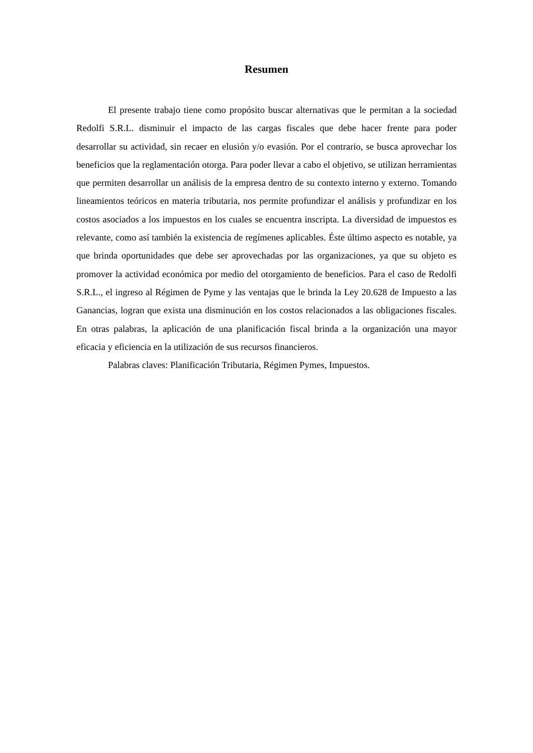Resumen
El presente trabajo tiene como propósito buscar alternativas que le permitan a la sociedad Redolfi S.R.L. disminuir el impacto de las cargas fiscales que debe hacer frente para poder desarrollar su actividad, sin recaer en elusión y/o evasión. Por el contrario, se busca aprovechar los beneficios que la reglamentación otorga. Para poder llevar a cabo el objetivo, se utilizan herramientas que permiten desarrollar un análisis de la empresa dentro de su contexto interno y externo. Tomando lineamientos teóricos en materia tributaria, nos permite profundizar el análisis y profundizar en los costos asociados a los impuestos en los cuales se encuentra inscripta. La diversidad de impuestos es relevante, como así también la existencia de regímenes aplicables. Éste último aspecto es notable, ya que brinda oportunidades que debe ser aprovechadas por las organizaciones, ya que su objeto es promover la actividad económica por medio del otorgamiento de beneficios. Para el caso de Redolfi S.R.L., el ingreso al Régimen de Pyme y las ventajas que le brinda la Ley 20.628 de Impuesto a las Ganancias, logran que exista una disminución en los costos relacionados a las obligaciones fiscales. En otras palabras, la aplicación de una planificación fiscal brinda a la organización una mayor eficacia y eficiencia en la utilización de sus recursos financieros.
Palabras claves: Planificación Tributaria, Régimen Pymes, Impuestos.